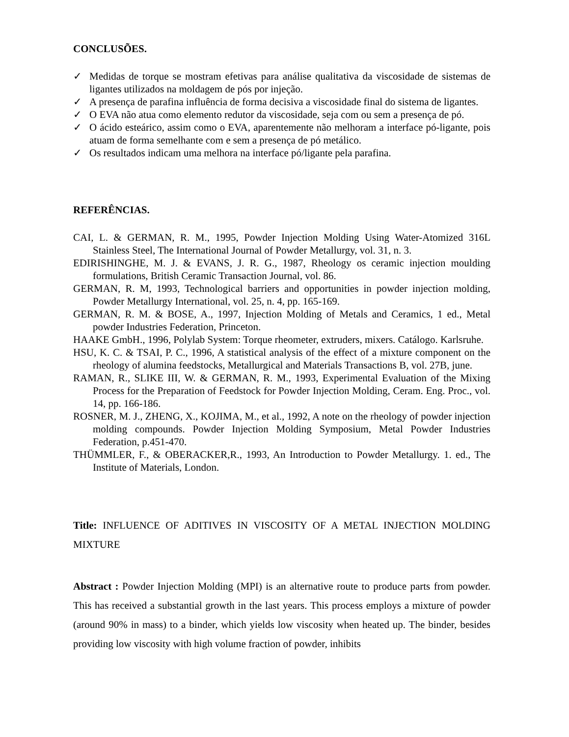CONCLUSÕES.
✓ Medidas de torque se mostram efetivas para análise qualitativa da viscosidade de sistemas de ligantes utilizados na moldagem de pós por injeção.
✓ A presença de parafina influência de forma decisiva a viscosidade final do sistema de ligantes.
✓ O EVA não atua como elemento redutor da viscosidade, seja com ou sem a presença de pó.
✓ O ácido esteárico, assim como o EVA, aparentemente não melhoram a interface pó-ligante, pois atuam de forma semelhante com e sem a presença de pó metálico.
✓ Os resultados indicam uma melhora na interface pó/ligante pela parafina.
REFERÊNCIAS.
CAI, L. & GERMAN, R. M., 1995, Powder Injection Molding Using Water-Atomized 316L Stainless Steel, The International Journal of Powder Metallurgy, vol. 31, n. 3.
EDIRISHINGHE, M. J. & EVANS, J. R. G., 1987, Rheology os ceramic injection moulding formulations, British Ceramic Transaction Journal, vol. 86.
GERMAN, R. M, 1993, Technological barriers and opportunities in powder injection molding, Powder Metallurgy International, vol. 25, n. 4, pp. 165-169.
GERMAN, R. M. & BOSE, A., 1997, Injection Molding of Metals and Ceramics, 1 ed., Metal powder Industries Federation, Princeton.
HAAKE GmbH., 1996, Polylab System: Torque rheometer, extruders, mixers. Catálogo. Karlsruhe.
HSU, K. C. & TSAI, P. C., 1996, A statistical analysis of the effect of a mixture component on the rheology of alumina feedstocks, Metallurgical and Materials Transactions B, vol. 27B, june.
RAMAN, R., SLIKE III, W. & GERMAN, R. M., 1993, Experimental Evaluation of the Mixing Process for the Preparation of Feedstock for Powder Injection Molding, Ceram. Eng. Proc., vol. 14, pp. 166-186.
ROSNER, M. J., ZHENG, X., KOJIMA, M., et al., 1992, A note on the rheology of powder injection molding compounds. Powder Injection Molding Symposium, Metal Powder Industries Federation, p.451-470.
THÜMMLER, F., & OBERACKER,R., 1993, An Introduction to Powder Metallurgy. 1. ed., The Institute of Materials, London.
Title: INFLUENCE OF ADITIVES IN VISCOSITY OF A METAL INJECTION MOLDING MIXTURE
Abstract : Powder Injection Molding (MPI) is an alternative route to produce parts from powder. This has received a substantial growth in the last years. This process employs a mixture of powder (around 90% in mass) to a binder, which yields low viscosity when heated up. The binder, besides providing low viscosity with high volume fraction of powder, inhibits